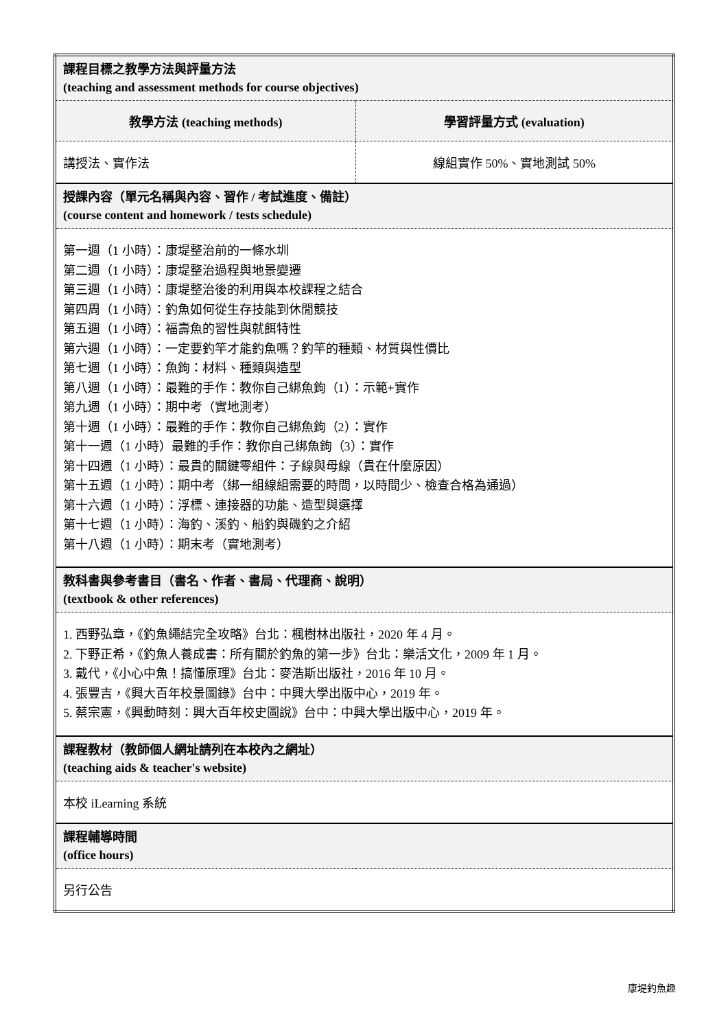| 課程目標之教學方法與評量方法 (teaching and assessment methods for course objectives) | |
| 教學方法 (teaching methods) | 學習評量方式 (evaluation) |
| 講授法、實作法 | 線組實作 50%、實地測試 50% |
| 授課內容（單元名稱與內容、習作 / 考試進度、備註） (course content and homework / tests schedule) | |
| 第一週（1 小時）：康堤整治前的一條水圳 第二週（1 小時）：康堤整治過程與地景變遷 第三週（1 小時）：康堤整治後的利用與本校課程之結合 第四周（1 小時）：釣魚如何從生存技能到休閒競技 第五週（1 小時）：福壽魚的習性與就餌特性 第六週（1 小時）：一定要釣竿才能釣魚嗎？釣竿的種類、材質與性價比 第七週（1 小時）：魚鉤：材料、種類與造型 第八週（1 小時）：最難的手作：教你自己綁魚鉤（1）：示範+實作 第九週（1 小時）：期中考（實地測考） 第十週（1 小時）：最難的手作：教你自己綁魚鉤（2）：實作 第十一週（1 小時）最難的手作：教你自己綁魚鉤（3）：實作 第十四週（1 小時）：最貴的關鍵零組件：子線與母線（貴在什麼原因） 第十五週（1 小時）：期中考（綁一組線組需要的時間，以時間少、檢查合格為通過） 第十六週（1 小時）：浮標、連接器的功能、造型與選擇 第十七週（1 小時）：海釣、溪釣、船釣與磯釣之介紹 第十八週（1 小時）：期末考（實地測考） | |
| 教科書與參考書目（書名、作者、書局、代理商、說明） (textbook & other references) | |
| 1. 西野弘章，《釣魚繩結完全攻略》台北：楓樹林出版社，2020 年 4 月。 2. 下野正希，《釣魚人養成書：所有關於釣魚的第一步》台北：樂活文化，2009 年 1 月。 3. 戴代，《小心中魚！搞懂原理》台北：麥浩斯出版社，2016 年 10 月。 4. 張豐吉，《興大百年校景圖錄》台中：中興大學出版中心，2019 年。 5. 蔡宗憲，《興動時刻：興大百年校史圖說》台中：中興大學出版中心，2019 年。 | |
| 課程教材（教師個人網址請列在本校內之網址） (teaching aids & teacher's website) | |
| 本校 iLearning 系統 | |
| 課程輔導時間 (office hours) | |
| 另行公告 | |
康堤釣魚趣